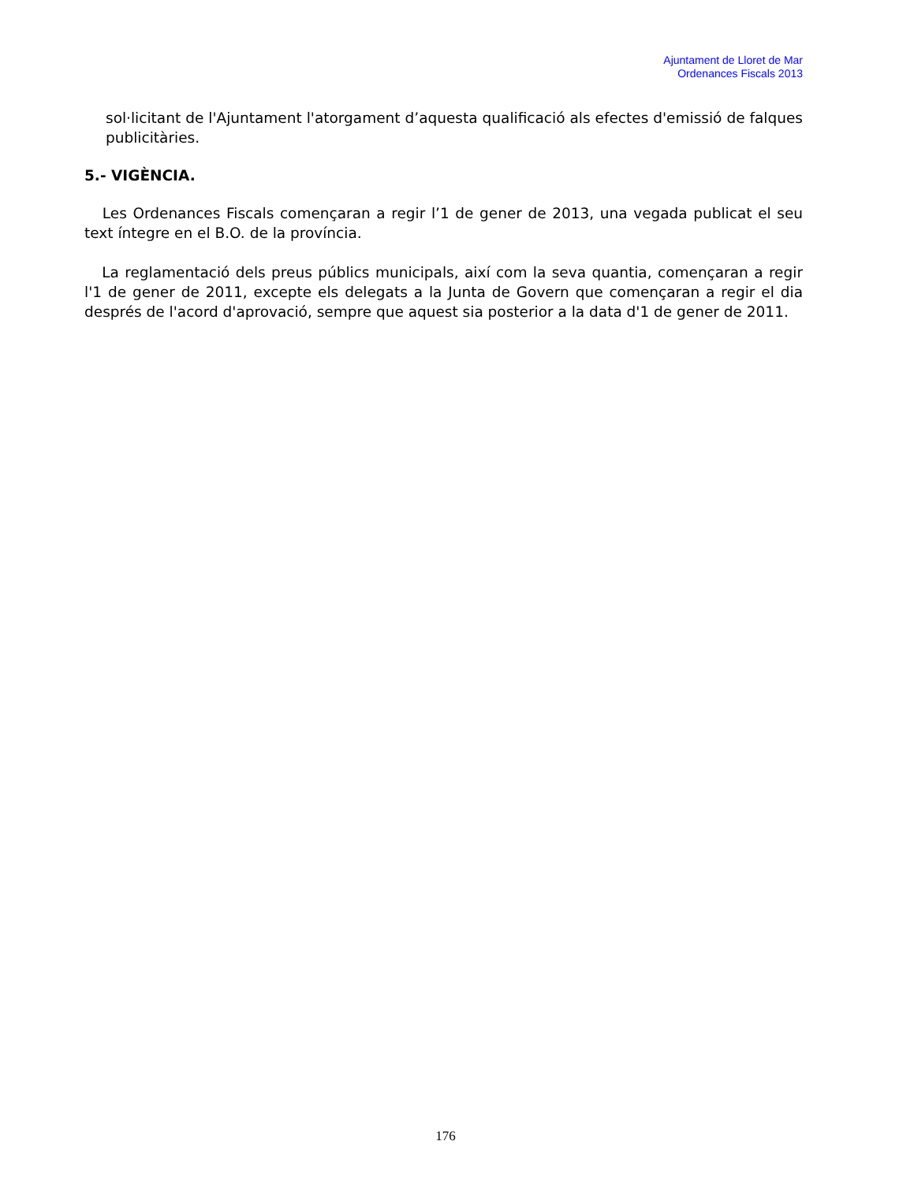Ajuntament de Lloret de Mar
Ordenances Fiscals 2013
sol·licitant de l'Ajuntament l'atorgament d’aquesta qualificació als efectes d'emissió de falques publicitàries.
5.- VIGÈNCIA.
Les Ordenances Fiscals començaran a regir l’1 de gener de 2013, una vegada publicat el seu text íntegre en el B.O. de la província.
La reglamentació dels preus públics municipals, així com la seva quantia, començaran a regir l'1 de gener de 2011, excepte els delegats a la Junta de Govern que començaran a regir el dia després de l'acord d'aprovació, sempre que aquest sia posterior a la data d'1 de gener de 2011.
176